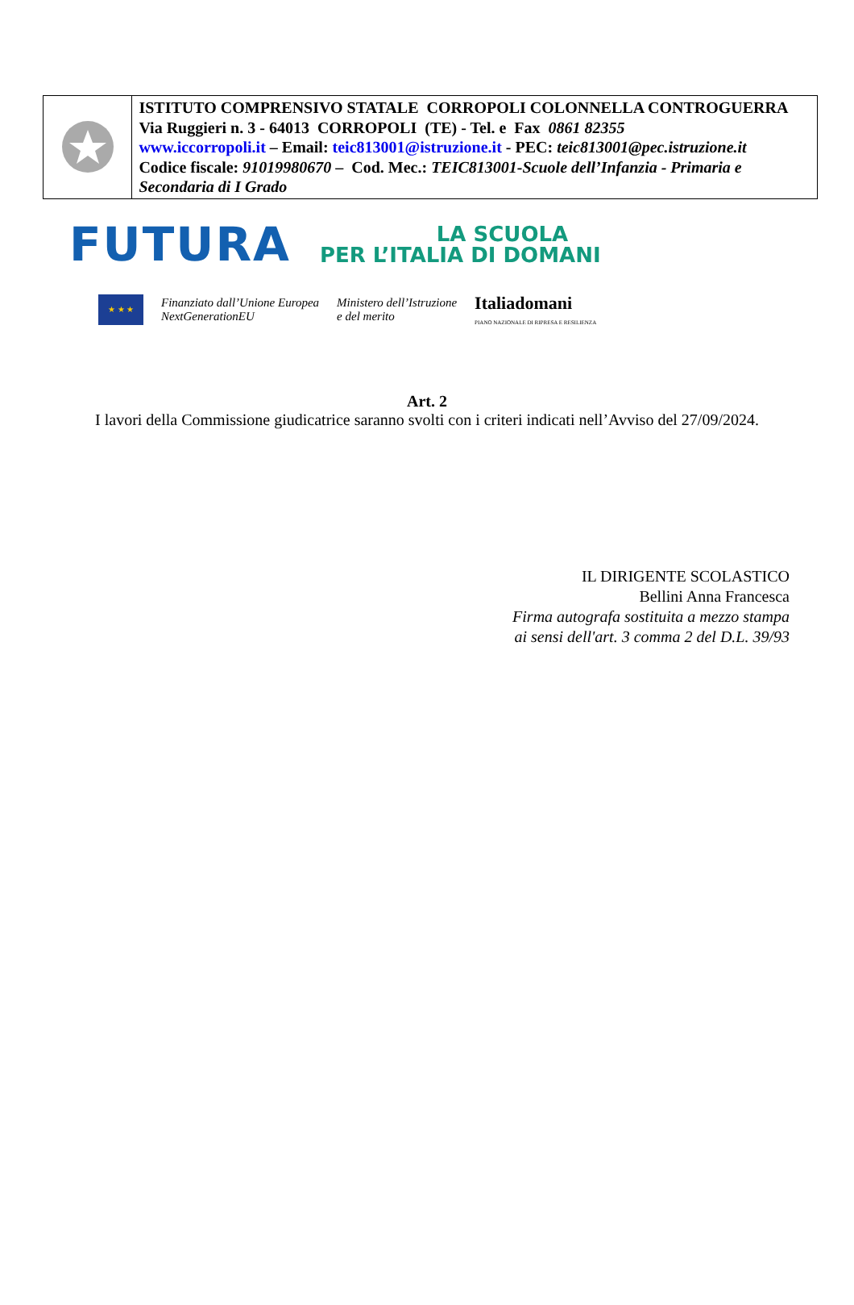ISTITUTO COMPRENSIVO STATALE CORROPOLI COLONNELLA CONTROGUERRA
Via Ruggieri n. 3 - 64013 CORROPOLI (TE) - Tel. e Fax 0861 82355
www.iccorropoli.it – Email: teic813001@istruzione.it - PEC: teic813001@pec.istruzione.it
Codice fiscale: 91019980670 – Cod. Mec.: TEIC813001-Scuole dell’Infanzia - Primaria e Secondaria di I Grado
FUTURA LA SCUOLA
PER L’ITALIA DI DOMANI
★ ★ ★
Finanziato dall’Unione Europea
NextGenerationEU Ministero dell’Istruzione
e del merito Italiadomani
PIANO NAZIONALE DI RIPRESA E RESILIENZA
Art. 2
I lavori della Commissione giudicatrice saranno svolti con i criteri indicati nell’Avviso del 27/09/2024.
IL DIRIGENTE SCOLASTICO
Bellini Anna Francesca
Firma autografa sostituita a mezzo stampa
ai sensi dell'art. 3 comma 2 del D.L. 39/93